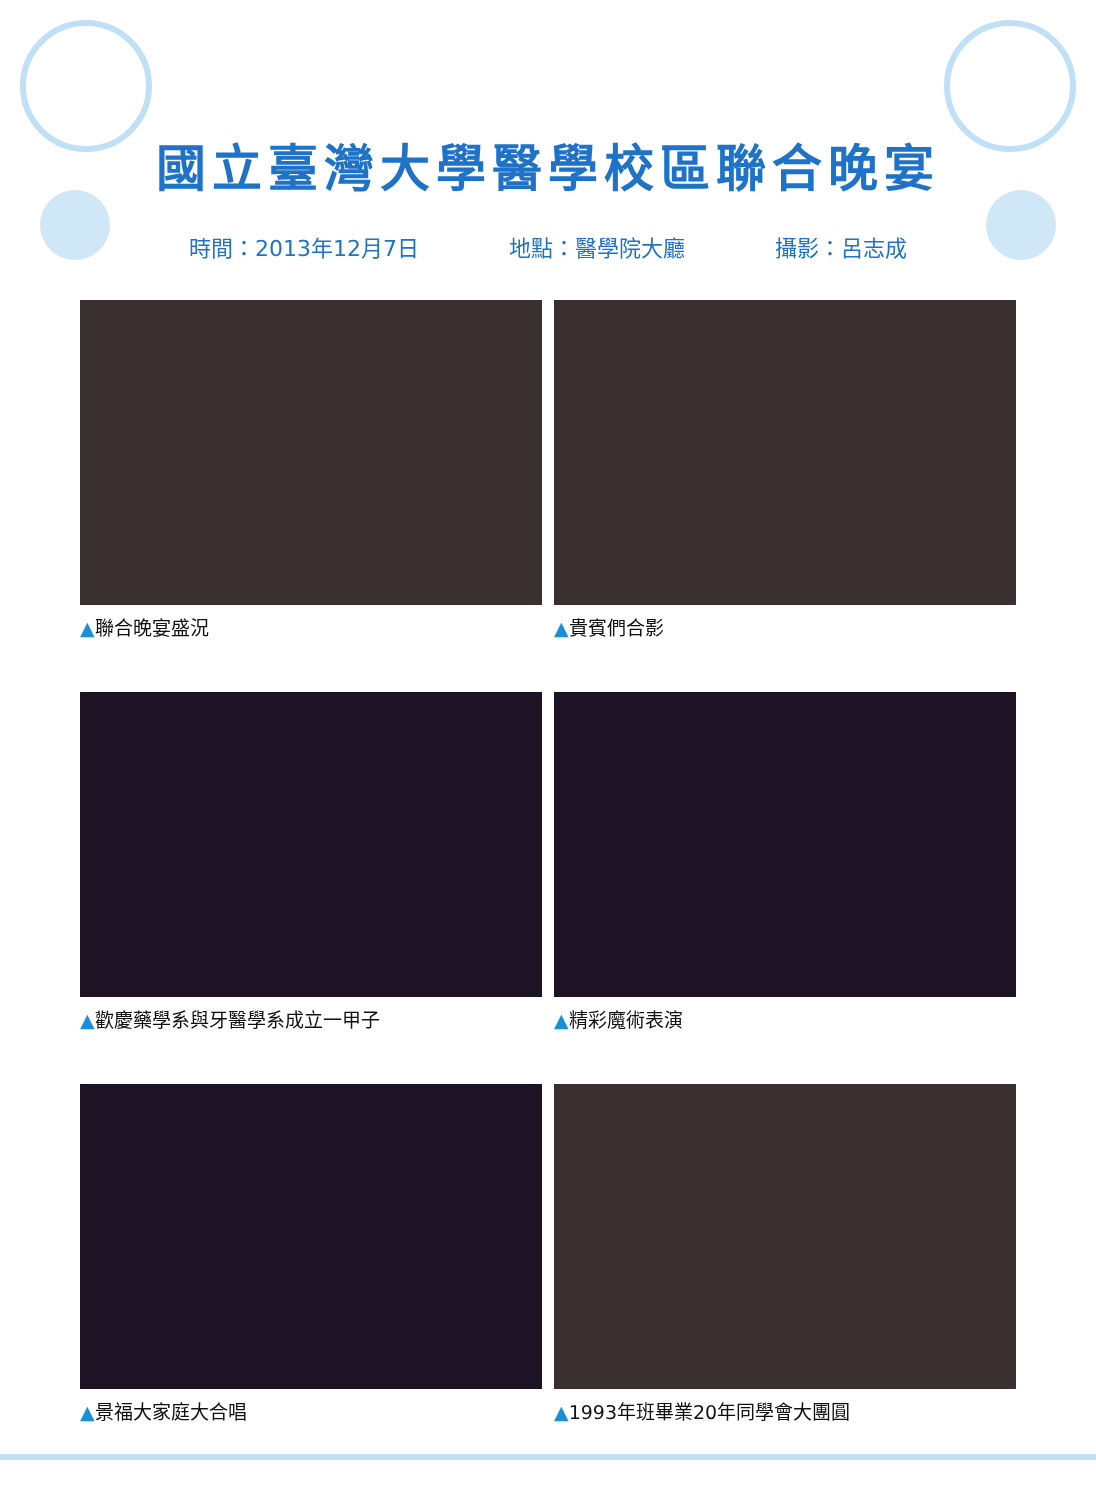國立臺灣大學醫學校區聯合晚宴
時間：2013年12月7日 地點：醫學院大廳 攝影：呂志成
▲聯合晚宴盛況
▲貴賓們合影
▲歡慶藥學系與牙醫學系成立一甲子
▲精彩魔術表演
▲景福大家庭大合唱
▲1993年班畢業20年同學會大團圓